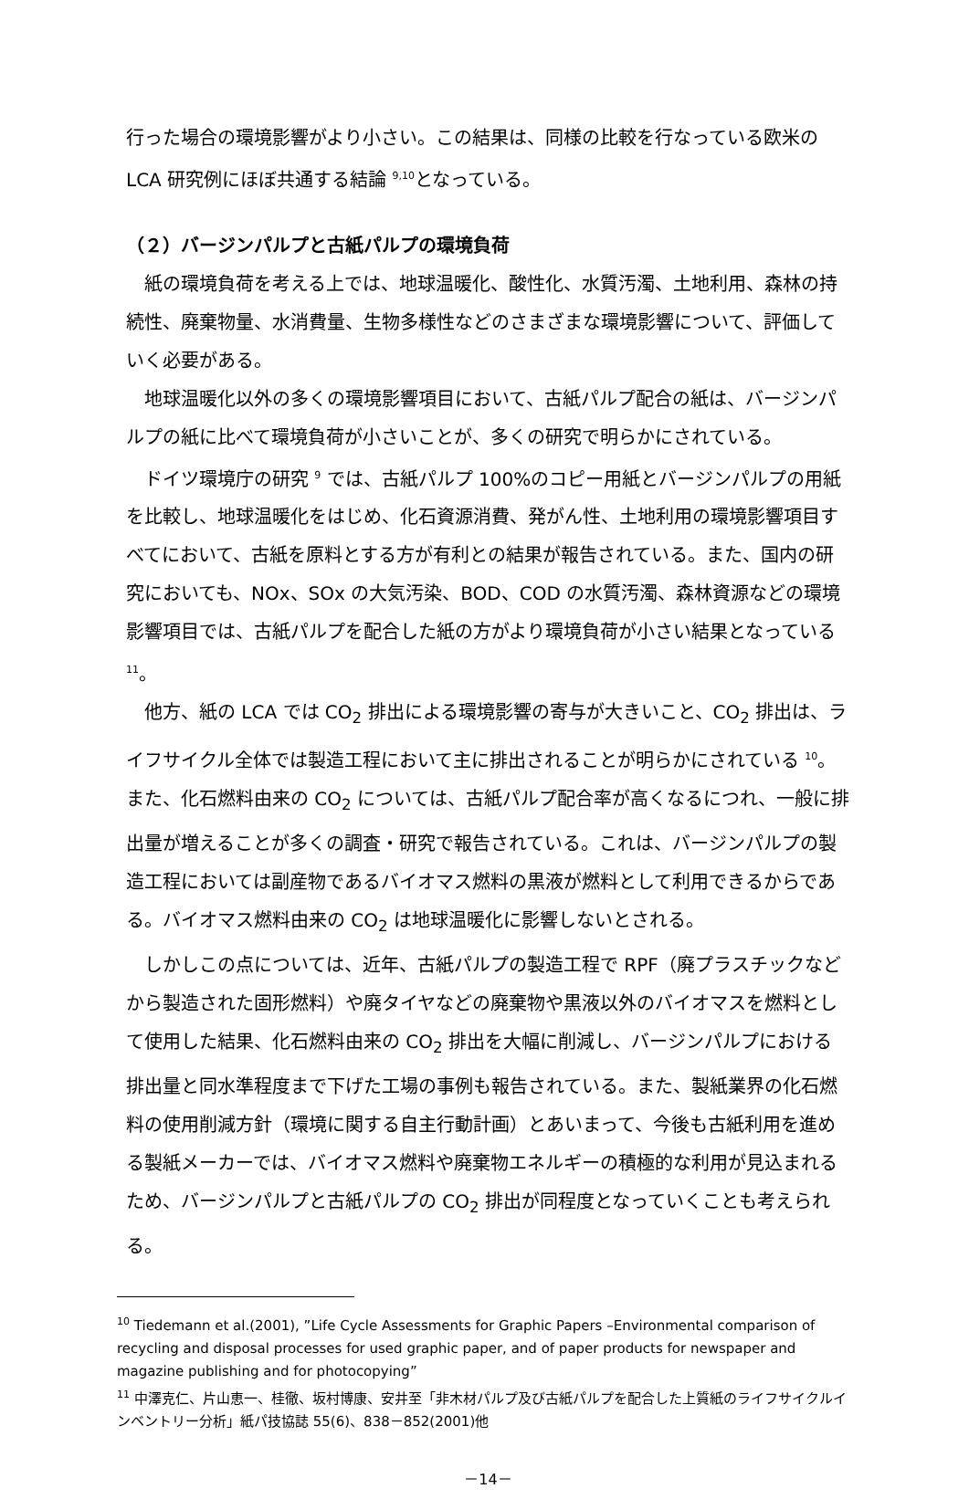行った場合の環境影響がより小さい。この結果は、同様の比較を行なっている欧米の LCA 研究例にほぼ共通する結論 <sup>9,10</sup>となっている。
（２）バージンパルプと古紙パルプの環境負荷
紙の環境負荷を考える上では、地球温暖化、酸性化、水質汚濁、土地利用、森林の持続性、廃棄物量、水消費量、生物多様性などのさまざまな環境影響について、評価していく必要がある。
地球温暖化以外の多くの環境影響項目において、古紙パルプ配合の紙は、バージンパルプの紙に比べて環境負荷が小さいことが、多くの研究で明らかにされている。
ドイツ環境庁の研究 <sup>9</sup> では、古紙パルプ 100%のコピー用紙とバージンパルプの用紙を比較し、地球温暖化をはじめ、化石資源消費、発がん性、土地利用の環境影響項目すべてにおいて、古紙を原料とする方が有利との結果が報告されている。また、国内の研究においても、NOx、SOx の大気汚染、BOD、COD の水質汚濁、森林資源などの環境影響項目では、古紙パルプを配合した紙の方がより環境負荷が小さい結果となっている<sup>11</sup>。
他方、紙の LCA では CO<sub>2</sub> 排出による環境影響の寄与が大きいこと、CO<sub>2</sub> 排出は、ライフサイクル全体では製造工程において主に排出されることが明らかにされている <sup>10</sup>。また、化石燃料由来の CO<sub>2</sub> については、古紙パルプ配合率が高くなるにつれ、一般に排出量が増えることが多くの調査・研究で報告されている。これは、バージンパルプの製造工程においては副産物であるバイオマス燃料の黒液が燃料として利用できるからである。バイオマス燃料由来の CO<sub>2</sub> は地球温暖化に影響しないとされる。
しかしこの点については、近年、古紙パルプの製造工程で RPF（廃プラスチックなどから製造された固形燃料）や廃タイヤなどの廃棄物や黒液以外のバイオマスを燃料として使用した結果、化石燃料由来の CO<sub>2</sub> 排出を大幅に削減し、バージンパルプにおける排出量と同水準程度まで下げた工場の事例も報告されている。また、製紙業界の化石燃料の使用削減方針（環境に関する自主行動計画）とあいまって、今後も古紙利用を進める製紙メーカーでは、バイオマス燃料や廃棄物エネルギーの積極的な利用が見込まれるため、バージンパルプと古紙パルプの CO<sub>2</sub> 排出が同程度となっていくことも考えられる。
<sup>10</sup> Tiedemann et al.(2001), ”Life Cycle Assessments for Graphic Papers –Environmental comparison of recycling and disposal processes for used graphic paper, and of paper products for newspaper and magazine publishing and for photocopying”
<sup>11</sup> 中澤克仁、片山恵一、桂徹、坂村博康、安井至「非木材パルプ及び古紙パルプを配合した上質紙のライフサイクルインベントリー分析」紙パ技協誌 55(6)、838－852(2001)他
－14－